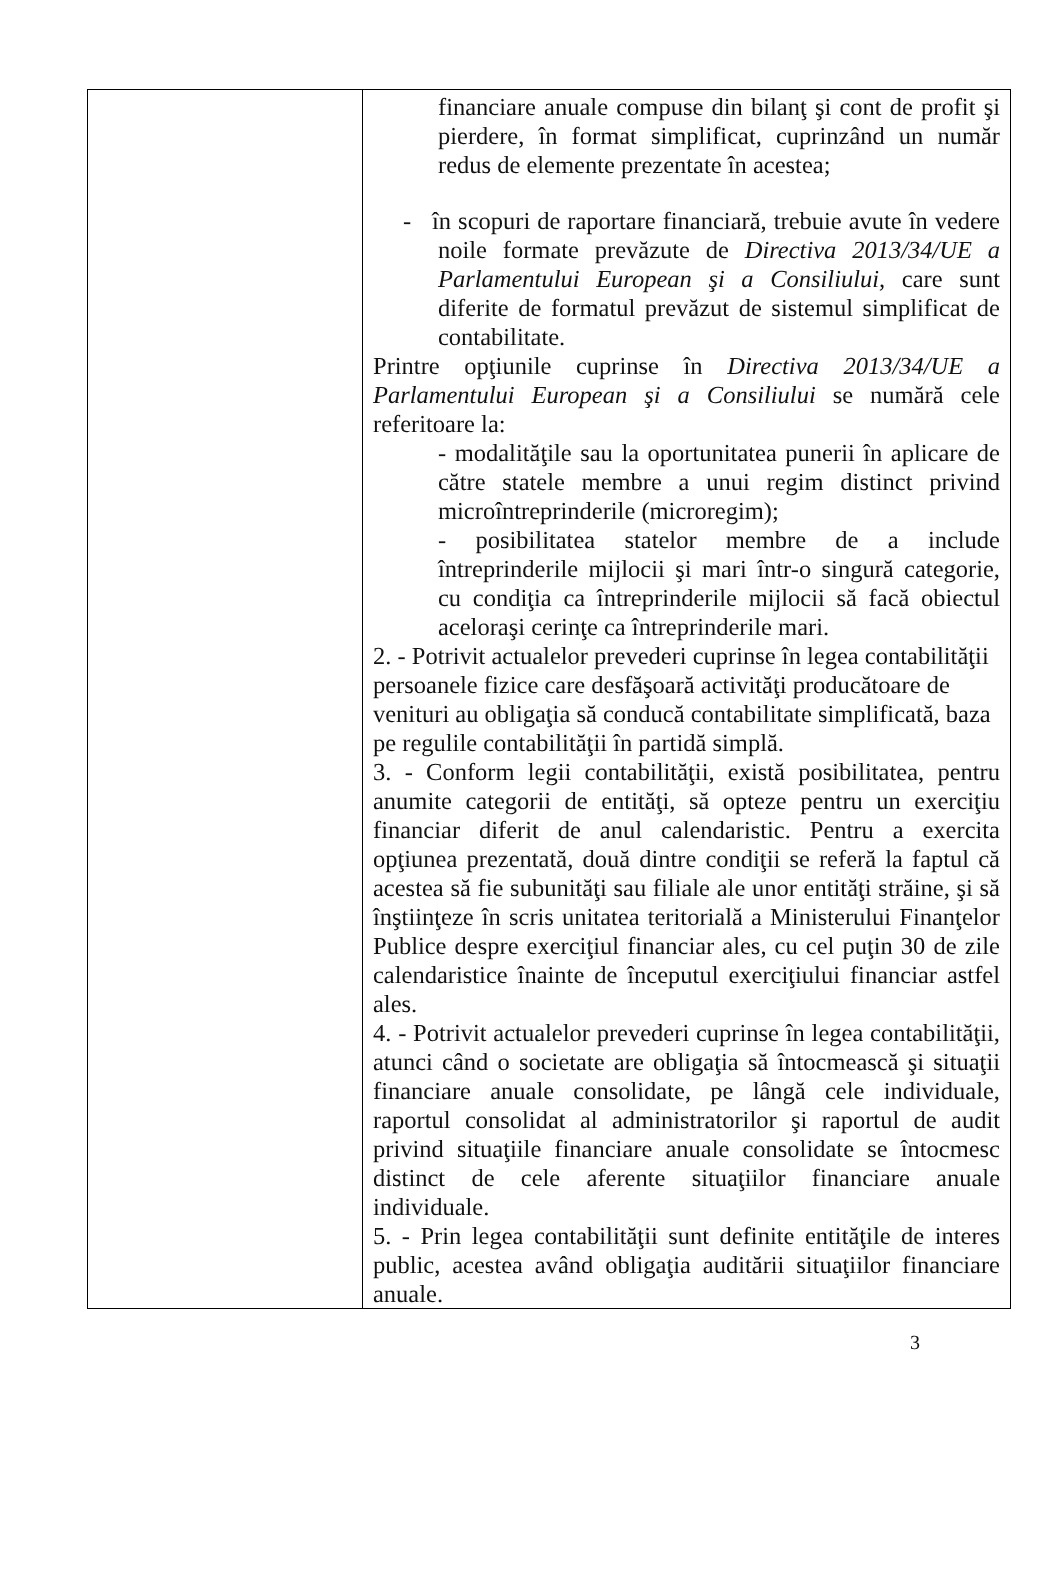| | financiare anuale compuse din bilanţ şi cont de profit şi pierdere, în format simplificat, cuprinzând un număr redus de elemente prezentate în acestea; - în scopuri de raportare financiară, trebuie avute în vedere noile formate prevăzute de Directiva 2013/34/UE a Parlamentului European şi a Consiliului, care sunt diferite de formatul prevăzut de sistemul simplificat de contabilitate. Printre opţiunile cuprinse în Directiva 2013/34/UE a Parlamentului European şi a Consiliului se numără cele referitoare la: - modalităţile sau la oportunitatea punerii în aplicare de către statele membre a unui regim distinct privind microîntreprinderile (microregim); - posibilitatea statelor membre de a include întreprinderile mijlocii şi mari într-o singură categorie, cu condiţia ca întreprinderile mijlocii să facă obiectul aceloraşi cerinţe ca întreprinderile mari. 2. - Potrivit actualelor prevederi cuprinse în legea contabilităţii persoanele fizice care desfăşoară activităţi producătoare de venituri au obligaţia să conducă contabilitate simplificată, baza pe regulile contabilităţii în partidă simplă. 3. - Conform legii contabilităţii, există posibilitatea, pentru anumite categorii de entităţi, să opteze pentru un exerciţiu financiar diferit de anul calendaristic. Pentru a exercita opţiunea prezentată, două dintre condiţii se referă la faptul că acestea să fie subunităţi sau filiale ale unor entităţi străine, şi să înştiinţeze în scris unitatea teritorială a Ministerului Finanţelor Publice despre exerciţiul financiar ales, cu cel puţin 30 de zile calendaristice înainte de începutul exerciţiului financiar astfel ales. 4. - Potrivit actualelor prevederi cuprinse în legea contabilităţii, atunci când o societate are obligaţia să întocmească şi situaţii financiare anuale consolidate, pe lângă cele individuale, raportul consolidat al administratorilor şi raportul de audit privind situaţiile financiare anuale consolidate se întocmesc distinct de cele aferente situaţiilor financiare anuale individuale. 5. - Prin legea contabilităţii sunt definite entităţile de interes public, acestea având obligaţia auditării situaţiilor financiare anuale. |
3